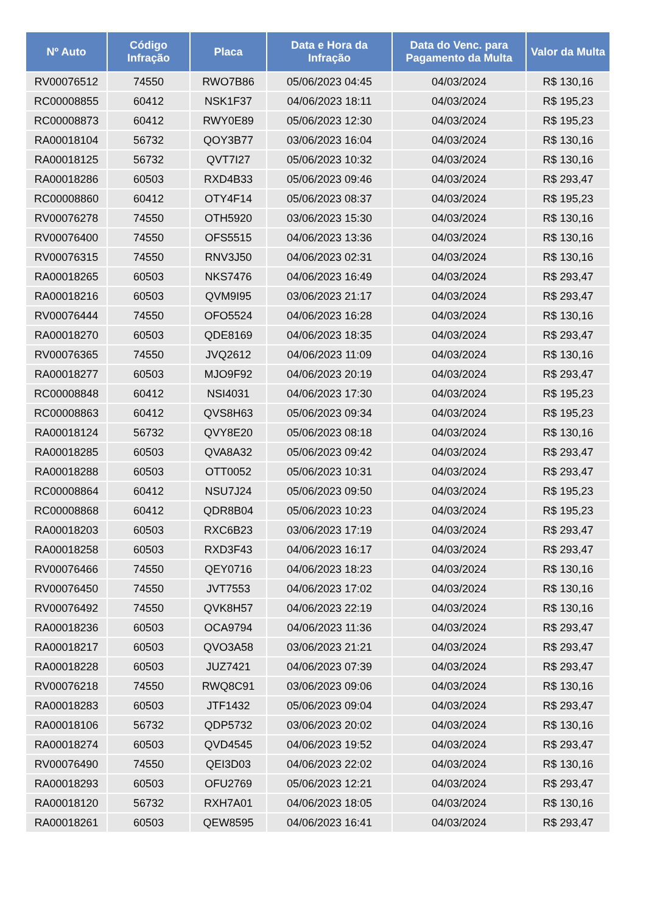| Nº Auto | Código Infração | Placa | Data e Hora da Infração | Data do Venc. para Pagamento da Multa | Valor da Multa |
| --- | --- | --- | --- | --- | --- |
| RV00076512 | 74550 | RWO7B86 | 05/06/2023 04:45 | 04/03/2024 | R$ 130,16 |
| RC00008855 | 60412 | NSK1F37 | 04/06/2023 18:11 | 04/03/2024 | R$ 195,23 |
| RC00008873 | 60412 | RWY0E89 | 05/06/2023 12:30 | 04/03/2024 | R$ 195,23 |
| RA00018104 | 56732 | QOY3B77 | 03/06/2023 16:04 | 04/03/2024 | R$ 130,16 |
| RA00018125 | 56732 | QVT7I27 | 05/06/2023 10:32 | 04/03/2024 | R$ 130,16 |
| RA00018286 | 60503 | RXD4B33 | 05/06/2023 09:46 | 04/03/2024 | R$ 293,47 |
| RC00008860 | 60412 | OTY4F14 | 05/06/2023 08:37 | 04/03/2024 | R$ 195,23 |
| RV00076278 | 74550 | OTH5920 | 03/06/2023 15:30 | 04/03/2024 | R$ 130,16 |
| RV00076400 | 74550 | OFS5515 | 04/06/2023 13:36 | 04/03/2024 | R$ 130,16 |
| RV00076315 | 74550 | RNV3J50 | 04/06/2023 02:31 | 04/03/2024 | R$ 130,16 |
| RA00018265 | 60503 | NKS7476 | 04/06/2023 16:49 | 04/03/2024 | R$ 293,47 |
| RA00018216 | 60503 | QVM9I95 | 03/06/2023 21:17 | 04/03/2024 | R$ 293,47 |
| RV00076444 | 74550 | OFO5524 | 04/06/2023 16:28 | 04/03/2024 | R$ 130,16 |
| RA00018270 | 60503 | QDE8169 | 04/06/2023 18:35 | 04/03/2024 | R$ 293,47 |
| RV00076365 | 74550 | JVQ2612 | 04/06/2023 11:09 | 04/03/2024 | R$ 130,16 |
| RA00018277 | 60503 | MJO9F92 | 04/06/2023 20:19 | 04/03/2024 | R$ 293,47 |
| RC00008848 | 60412 | NSI4031 | 04/06/2023 17:30 | 04/03/2024 | R$ 195,23 |
| RC00008863 | 60412 | QVS8H63 | 05/06/2023 09:34 | 04/03/2024 | R$ 195,23 |
| RA00018124 | 56732 | QVY8E20 | 05/06/2023 08:18 | 04/03/2024 | R$ 130,16 |
| RA00018285 | 60503 | QVA8A32 | 05/06/2023 09:42 | 04/03/2024 | R$ 293,47 |
| RA00018288 | 60503 | OTT0052 | 05/06/2023 10:31 | 04/03/2024 | R$ 293,47 |
| RC00008864 | 60412 | NSU7J24 | 05/06/2023 09:50 | 04/03/2024 | R$ 195,23 |
| RC00008868 | 60412 | QDR8B04 | 05/06/2023 10:23 | 04/03/2024 | R$ 195,23 |
| RA00018203 | 60503 | RXC6B23 | 03/06/2023 17:19 | 04/03/2024 | R$ 293,47 |
| RA00018258 | 60503 | RXD3F43 | 04/06/2023 16:17 | 04/03/2024 | R$ 293,47 |
| RV00076466 | 74550 | QEY0716 | 04/06/2023 18:23 | 04/03/2024 | R$ 130,16 |
| RV00076450 | 74550 | JVT7553 | 04/06/2023 17:02 | 04/03/2024 | R$ 130,16 |
| RV00076492 | 74550 | QVK8H57 | 04/06/2023 22:19 | 04/03/2024 | R$ 130,16 |
| RA00018236 | 60503 | OCA9794 | 04/06/2023 11:36 | 04/03/2024 | R$ 293,47 |
| RA00018217 | 60503 | QVO3A58 | 03/06/2023 21:21 | 04/03/2024 | R$ 293,47 |
| RA00018228 | 60503 | JUZ7421 | 04/06/2023 07:39 | 04/03/2024 | R$ 293,47 |
| RV00076218 | 74550 | RWQ8C91 | 03/06/2023 09:06 | 04/03/2024 | R$ 130,16 |
| RA00018283 | 60503 | JTF1432 | 05/06/2023 09:04 | 04/03/2024 | R$ 293,47 |
| RA00018106 | 56732 | QDP5732 | 03/06/2023 20:02 | 04/03/2024 | R$ 130,16 |
| RA00018274 | 60503 | QVD4545 | 04/06/2023 19:52 | 04/03/2024 | R$ 293,47 |
| RV00076490 | 74550 | QEI3D03 | 04/06/2023 22:02 | 04/03/2024 | R$ 130,16 |
| RA00018293 | 60503 | OFU2769 | 05/06/2023 12:21 | 04/03/2024 | R$ 293,47 |
| RA00018120 | 56732 | RXH7A01 | 04/06/2023 18:05 | 04/03/2024 | R$ 130,16 |
| RA00018261 | 60503 | QEW8595 | 04/06/2023 16:41 | 04/03/2024 | R$ 293,47 |